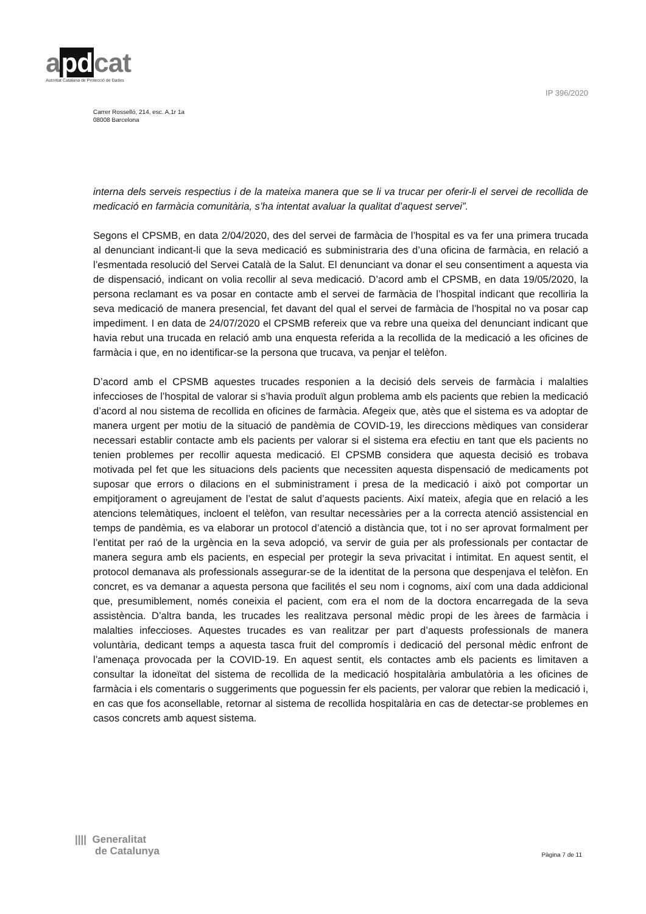apdcat
Autoritat Catalana de Protecció de Dades
IP 396/2020
Carrer Rosselló, 214, esc. A,1r 1a
08008 Barcelona
interna dels serveis respectius i de la mateixa manera que se li va trucar per oferir-li el servei de recollida de medicació en farmàcia comunitària, s’ha intentat avaluar la qualitat d’aquest servei”.
Segons el CPSMB, en data 2/04/2020, des del servei de farmàcia de l’hospital es va fer una primera trucada al denunciant indicant-li que la seva medicació es subministraria des d’una oficina de farmàcia, en relació a l’esmentada resolució del Servei Català de la Salut. El denunciant va donar el seu consentiment a aquesta via de dispensació, indicant on volia recollir al seva medicació. D’acord amb el CPSMB, en data 19/05/2020, la persona reclamant es va posar en contacte amb el servei de farmàcia de l’hospital indicant que recolliria la seva medicació de manera presencial, fet davant del qual el servei de farmàcia de l’hospital no va posar cap impediment. I en data de 24/07/2020 el CPSMB refereix que va rebre una queixa del denunciant indicant que havia rebut una trucada en relació amb una enquesta referida a la recollida de la medicació a les oficines de farmàcia i que, en no identificar-se la persona que trucava, va penjar el telèfon.
D’acord amb el CPSMB aquestes trucades responien a la decisió dels serveis de farmàcia i malalties infeccioses de l’hospital de valorar si s’havia produït algun problema amb els pacients que rebien la medicació d’acord al nou sistema de recollida en oficines de farmàcia. Afegeix que, atès que el sistema es va adoptar de manera urgent per motiu de la situació de pandèmia de COVID-19, les direccions mèdiques van considerar necessari establir contacte amb els pacients per valorar si el sistema era efectiu en tant que els pacients no tenien problemes per recollir aquesta medicació. El CPSMB considera que aquesta decisió es trobava motivada pel fet que les situacions dels pacients que necessiten aquesta dispensació de medicaments pot suposar que errors o dilacions en el subministrament i presa de la medicació i això pot comportar un empitjorament o agreujament de l’estat de salut d’aquests pacients. Així mateix, afegia que en relació a les atencions telemàtiques, incloent el telèfon, van resultar necessàries per a la correcta atenció assistencial en temps de pandèmia, es va elaborar un protocol d’atenció a distància que, tot i no ser aprovat formalment per l’entitat per raó de la urgència en la seva adopció, va servir de guia per als professionals per contactar de manera segura amb els pacients, en especial per protegir la seva privacitat i intimitat. En aquest sentit, el protocol demanava als professionals assegurar-se de la identitat de la persona que despenjava el telèfon. En concret, es va demanar a aquesta persona que facilités el seu nom i cognoms, així com una dada addicional que, presumiblement, només coneixia el pacient, com era el nom de la doctora encarregada de la seva assistència. D’altra banda, les trucades les realitzava personal mèdic propi de les àrees de farmàcia i malalties infeccioses. Aquestes trucades es van realitzar per part d’aquests professionals de manera voluntària, dedicant temps a aquesta tasca fruit del compromís i dedicació del personal mèdic enfront de l’amenaça provocada per la COVID-19. En aquest sentit, els contactes amb els pacients es limitaven a consultar la idoneïtat del sistema de recollida de la medicació hospitalària ambulatòria a les oficines de farmàcia i els comentaris o suggeriments que poguessin fer els pacients, per valorar que rebien la medicació i, en cas que fos aconsellable, retornar al sistema de recollida hospitalària en cas de detectar-se problemes en casos concrets amb aquest sistema.
|||| Generalitat
de Catalunya
Pàgina 7 de 11